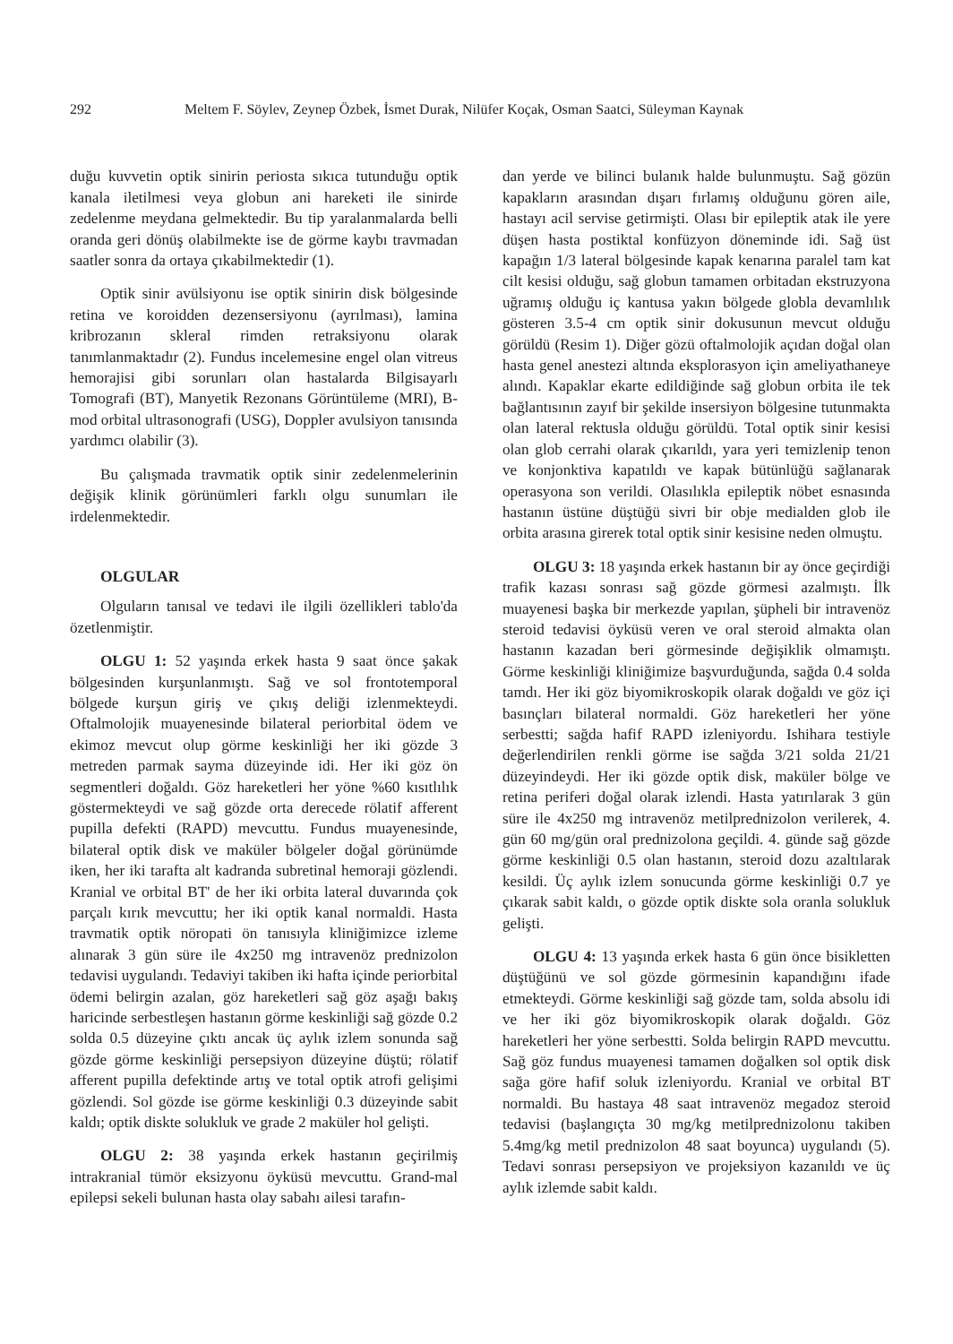292 Meltem F. Söylev, Zeynep Özbek, İsmet Durak, Nilüfer Koçak, Osman Saatci, Süleyman Kaynak
duğu kuvvetin optik sinirin periosta sıkıca tutunduğu optik kanala iletilmesi veya globun ani hareketi ile sinirde zedelenme meydana gelmektedir. Bu tip yaralanmalarda belli oranda geri dönüş olabilmekte ise de görme kaybı travmadan saatler sonra da ortaya çıkabilmektedir (1).
Optik sinir avülsiyonu ise optik sinirin disk bölgesinde retina ve koroidden dezensersiyonu (ayrılması), lamina kribrozanın skleral rimden retraksiyonu olarak tanımlanmaktadır (2). Fundus incelemesine engel olan vitreus hemorajisi gibi sorunları olan hastalarda Bilgisayarlı Tomografi (BT), Manyetik Rezonans Görüntüleme (MRI), B-mod orbital ultrasonografi (USG), Doppler avulsiyon tanısında yardımcı olabilir (3).
Bu çalışmada travmatik optik sinir zedelenmelerinin değişik klinik görünümleri farklı olgu sunumları ile irdelenmektedir.
OLGULAR
Olguların tanısal ve tedavi ile ilgili özellikleri tablo'da özetlenmiştir.
OLGU 1: 52 yaşında erkek hasta 9 saat önce şakak bölgesinden kurşunlanmıştı. Sağ ve sol frontotemporal bölgede kurşun giriş ve çıkış deliği izlenmekteydi. Oftalmolojik muayenesinde bilateral periorbital ödem ve ekimoz mevcut olup görme keskinliği her iki gözde 3 metreden parmak sayma düzeyinde idi. Her iki göz ön segmentleri doğaldı. Göz hareketleri her yöne %60 kısıtlılık göstermekteydi ve sağ gözde orta derecede rölatif afferent pupilla defekti (RAPD) mevcuttu. Fundus muayenesinde, bilateral optik disk ve maküler bölgeler doğal görünümde iken, her iki tarafta alt kadranda subretinal hemoraji gözlendi. Kranial ve orbital BT' de her iki orbita lateral duvarında çok parçalı kırık mevcuttu; her iki optik kanal normaldi. Hasta travmatik optik nöropati ön tanısıyla kliniğimizce izleme alınarak 3 gün süre ile 4x250 mg intravenöz prednizolon tedavisi uygulandı. Tedaviyi takiben iki hafta içinde periorbital ödemi belirgin azalan, göz hareketleri sağ göz aşağı bakış haricinde serbestleşen hastanın görme keskinliği sağ gözde 0.2 solda 0.5 düzeyine çıktı ancak üç aylık izlem sonunda sağ gözde görme keskinliği persepsiyon düzeyine düştü; rölatif afferent pupilla defektinde artış ve total optik atrofi gelişimi gözlendi. Sol gözde ise görme keskinliği 0.3 düzeyinde sabit kaldı; optik diskte solukluk ve grade 2 maküler hol gelişti.
OLGU 2: 38 yaşında erkek hastanın geçirilmiş intrakranial tümör eksizyonu öyküsü mevcuttu. Grand-mal epilepsi sekeli bulunan hasta olay sabahı ailesi tarafın-
dan yerde ve bilinci bulanık halde bulunmuştu. Sağ gözün kapakların arasından dışarı fırlamış olduğunu gören aile, hastayı acil servise getirmişti. Olası bir epileptik atak ile yere düşen hasta postiktal konfüzyon döneminde idi. Sağ üst kapağın 1/3 lateral bölgesinde kapak kenarına paralel tam kat cilt kesisi olduğu, sağ globun tamamen orbitadan ekstruzyona uğramış olduğu iç kantusa yakın bölgede globla devamlılık gösteren 3.5-4 cm optik sinir dokusunun mevcut olduğu görüldü (Resim 1). Diğer gözü oftalmolojik açıdan doğal olan hasta genel anestezi altında eksplorasyon için ameliyathaneye alındı. Kapaklar ekarte edildiğinde sağ globun orbita ile tek bağlantısının zayıf bir şekilde insersiyon bölgesine tutunmakta olan lateral rektusla olduğu görüldü. Total optik sinir kesisi olan glob cerrahi olarak çıkarıldı, yara yeri temizlenip tenon ve konjonktiva kapatıldı ve kapak bütünlüğü sağlanarak operasyona son verildi. Olasılıkla epileptik nöbet esnasında hastanın üstüne düştüğü sivri bir obje medialden glob ile orbita arasına girerek total optik sinir kesisine neden olmuştu.
OLGU 3: 18 yaşında erkek hastanın bir ay önce geçirdiği trafik kazası sonrası sağ gözde görmesi azalmıştı. İlk muayenesi başka bir merkezde yapılan, şüpheli bir intravenöz steroid tedavisi öyküsü veren ve oral steroid almakta olan hastanın kazadan beri görmesinde değişiklik olmamıştı. Görme keskinliği kliniğimize başvurduğunda, sağda 0.4 solda tamdı. Her iki göz biyomikroskopik olarak doğaldı ve göz içi basınçları bilateral normaldi. Göz hareketleri her yöne serbestti; sağda hafif RAPD izleniyordu. Ishihara testiyle değerlendirilen renkli görme ise sağda 3/21 solda 21/21 düzeyindeydi. Her iki gözde optik disk, maküler bölge ve retina periferi doğal olarak izlendi. Hasta yatırılarak 3 gün süre ile 4x250 mg intravenöz metilprednizolon verilerek, 4. gün 60 mg/gün oral prednizolona geçildi. 4. günde sağ gözde görme keskinliği 0.5 olan hastanın, steroid dozu azaltılarak kesildi. Üç aylık izlem sonucunda görme keskinliği 0.7 ye çıkarak sabit kaldı, o gözde optik diskte sola oranla solukluk gelişti.
OLGU 4: 13 yaşında erkek hasta 6 gün önce bisikletten düştüğünü ve sol gözde görmesinin kapandığını ifade etmekteydi. Görme keskinliği sağ gözde tam, solda absolu idi ve her iki göz biyomikroskopik olarak doğaldı. Göz hareketleri her yöne serbestti. Solda belirgin RAPD mevcuttu. Sağ göz fundus muayenesi tamamen doğalken sol optik disk sağa göre hafif soluk izleniyordu. Kranial ve orbital BT normaldi. Bu hastaya 48 saat intravenöz megadoz steroid tedavisi (başlangıçta 30 mg/kg metilprednizolonu takiben 5.4mg/kg metil prednizolon 48 saat boyunca) uygulandı (5). Tedavi sonrası persepsiyon ve projeksiyon kazanıldı ve üç aylık izlemde sabit kaldı.